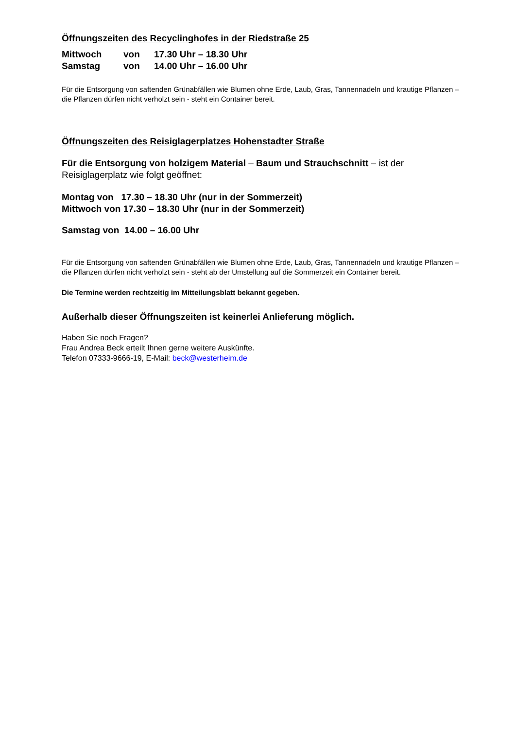Öffnungszeiten des Recyclinghofes in der Riedstraße 25
| Mittwoch | von | 17.30 Uhr – 18.30 Uhr |
| Samstag | von | 14.00 Uhr – 16.00 Uhr |
Für die Entsorgung von saftenden Grünabfällen wie Blumen ohne Erde, Laub, Gras, Tannennadeln und krautige Pflanzen – die Pflanzen dürfen nicht verholzt sein - steht ein Container bereit.
Öffnungszeiten des Reisiglagerplatzes Hohenstadter Straße
Für die Entsorgung von holzigem Material – Baum und Strauchschnitt – ist der Reisiglagerplatz wie folgt geöffnet:
Montag von 17.30 – 18.30 Uhr (nur in der Sommerzeit)
Mittwoch von 17.30 – 18.30 Uhr (nur in der Sommerzeit)
Samstag von 14.00 – 16.00 Uhr
Für die Entsorgung von saftenden Grünabfällen wie Blumen ohne Erde, Laub, Gras, Tannennadeln und krautige Pflanzen – die Pflanzen dürfen nicht verholzt sein - steht ab der Umstellung auf die Sommerzeit ein Container bereit.
Die Termine werden rechtzeitig im Mitteilungsblatt bekannt gegeben.
Außerhalb dieser Öffnungszeiten ist keinerlei Anlieferung möglich.
Haben Sie noch Fragen?
Frau Andrea Beck erteilt Ihnen gerne weitere Auskünfte.
Telefon 07333-9666-19, E-Mail: beck@westerheim.de